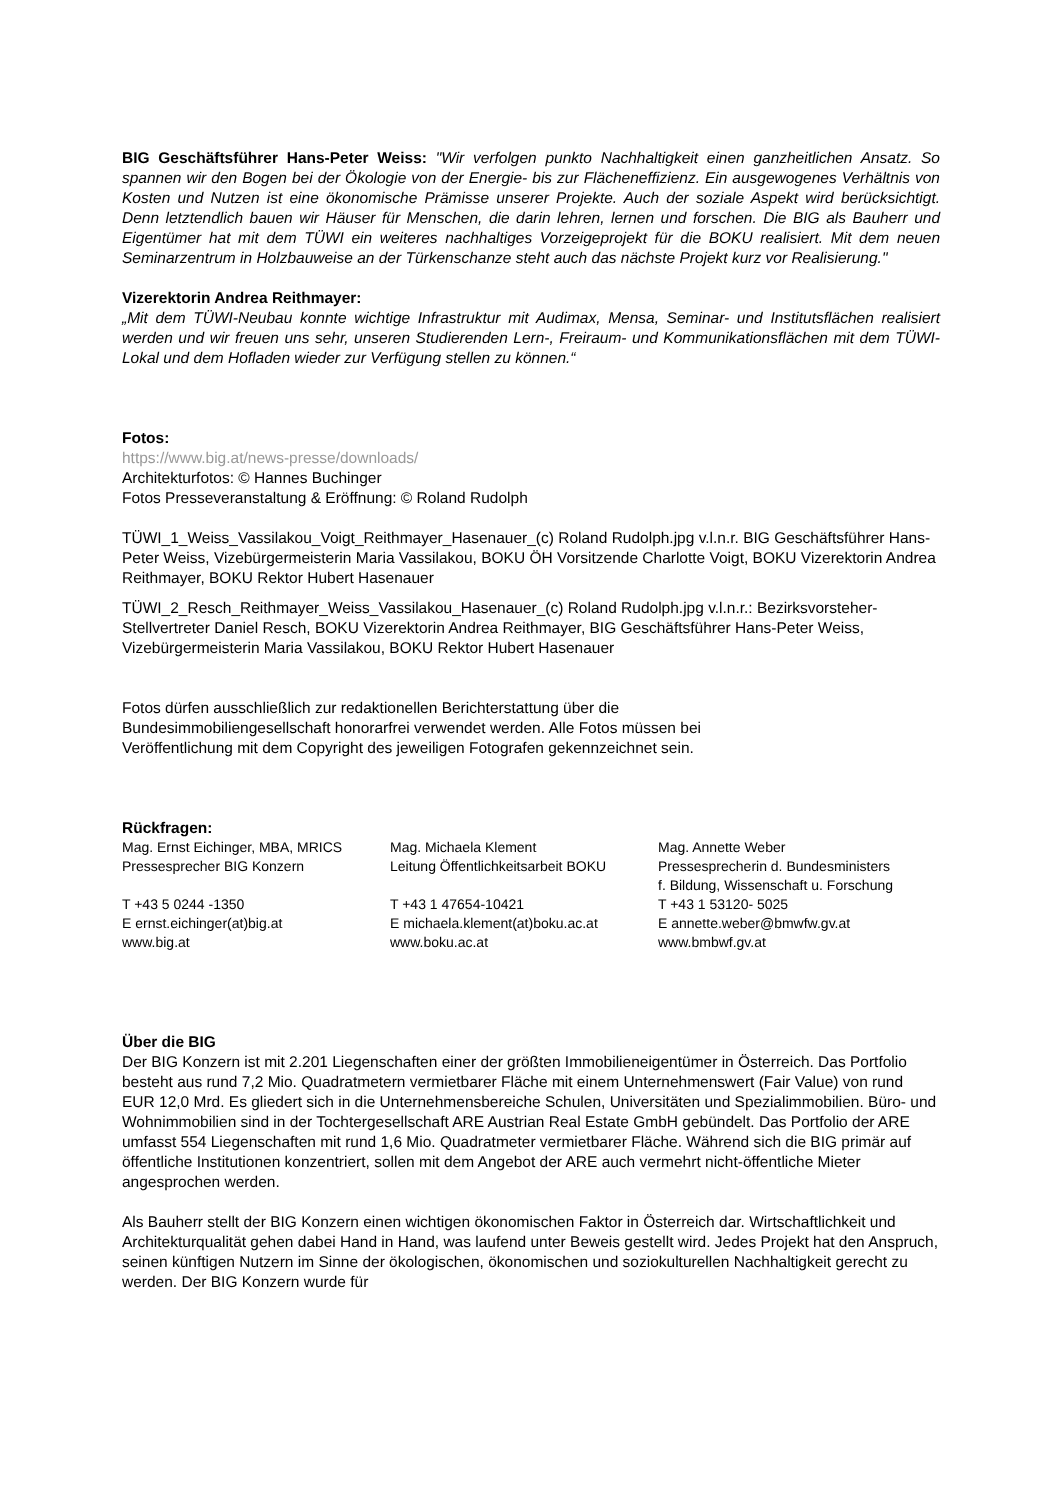BIG Geschäftsführer Hans-Peter Weiss: "Wir verfolgen punkto Nachhaltigkeit einen ganzheitlichen Ansatz. So spannen wir den Bogen bei der Ökologie von der Energie- bis zur Flächeneffizienz. Ein ausgewogenes Verhältnis von Kosten und Nutzen ist eine ökonomische Prämisse unserer Projekte. Auch der soziale Aspekt wird berücksichtigt. Denn letztendlich bauen wir Häuser für Menschen, die darin lehren, lernen und forschen. Die BIG als Bauherr und Eigentümer hat mit dem TÜWI ein weiteres nachhaltiges Vorzeigeprojekt für die BOKU realisiert. Mit dem neuen Seminarzentrum in Holzbauweise an der Türkenschanze steht auch das nächste Projekt kurz vor Realisierung."
Vizerektorin Andrea Reithmayer:
„Mit dem TÜWI-Neubau konnte wichtige Infrastruktur mit Audimax, Mensa, Seminar- und Institutsflächen realisiert werden und wir freuen uns sehr, unseren Studierenden Lern-, Freiraum- und Kommunikationsflächen mit dem TÜWI-Lokal und dem Hofladen wieder zur Verfügung stellen zu können.“
Fotos:
https://www.big.at/news-presse/downloads/
Architekturfotos: © Hannes Buchinger
Fotos Presseveranstaltung & Eröffnung: © Roland Rudolph
TÜWI_1_Weiss_Vassilakou_Voigt_Reithmayer_Hasenauer_(c) Roland Rudolph.jpg v.l.n.r. BIG Geschäftsführer Hans-Peter Weiss, Vizebürgermeisterin Maria Vassilakou, BOKU ÖH Vorsitzende Charlotte Voigt, BOKU Vizerektorin Andrea Reithmayer, BOKU Rektor Hubert Hasenauer
TÜWI_2_Resch_Reithmayer_Weiss_Vassilakou_Hasenauer_(c) Roland Rudolph.jpg v.l.n.r.: Bezirksvorsteher-Stellvertreter Daniel Resch, BOKU Vizerektorin Andrea Reithmayer, BIG Geschäftsführer Hans-Peter Weiss, Vizebürgermeisterin Maria Vassilakou, BOKU Rektor Hubert Hasenauer
Fotos dürfen ausschließlich zur redaktionellen Berichterstattung über die
Bundesimmobiliengesellschaft honorarfrei verwendet werden. Alle Fotos müssen bei
Veröffentlichung mit dem Copyright des jeweiligen Fotografen gekennzeichnet sein.
Rückfragen:
| Mag. Ernst Eichinger, MBA, MRICS Pressesprecher BIG Konzern T +43 5 0244 -1350 E ernst.eichinger(at)big.at www.big.at | Mag. Michaela Klement Leitung Öffentlichkeitsarbeit BOKU T +43 1 47654-10421 E michaela.klement(at)boku.ac.at www.boku.ac.at | Mag. Annette Weber Pressesprecherin d. Bundesministers f. Bildung, Wissenschaft u. Forschung T +43 1 53120- 5025 E annette.weber@bmwfw.gv.at www.bmbwf.gv.at |
Über die BIG
Der BIG Konzern ist mit 2.201 Liegenschaften einer der größten Immobilieneigentümer in Österreich. Das Portfolio besteht aus rund 7,2 Mio. Quadratmetern vermietbarer Fläche mit einem Unternehmenswert (Fair Value) von rund EUR 12,0 Mrd. Es gliedert sich in die Unternehmensbereiche Schulen, Universitäten und Spezialimmobilien. Büro- und Wohnimmobilien sind in der Tochtergesellschaft ARE Austrian Real Estate GmbH gebündelt. Das Portfolio der ARE umfasst 554 Liegenschaften mit rund 1,6 Mio. Quadratmeter vermietbarer Fläche. Während sich die BIG primär auf öffentliche Institutionen konzentriert, sollen mit dem Angebot der ARE auch vermehrt nicht-öffentliche Mieter angesprochen werden.
Als Bauherr stellt der BIG Konzern einen wichtigen ökonomischen Faktor in Österreich dar. Wirtschaftlichkeit und Architekturqualität gehen dabei Hand in Hand, was laufend unter Beweis gestellt wird. Jedes Projekt hat den Anspruch, seinen künftigen Nutzern im Sinne der ökologischen, ökonomischen und soziokulturellen Nachhaltigkeit gerecht zu werden. Der BIG Konzern wurde für